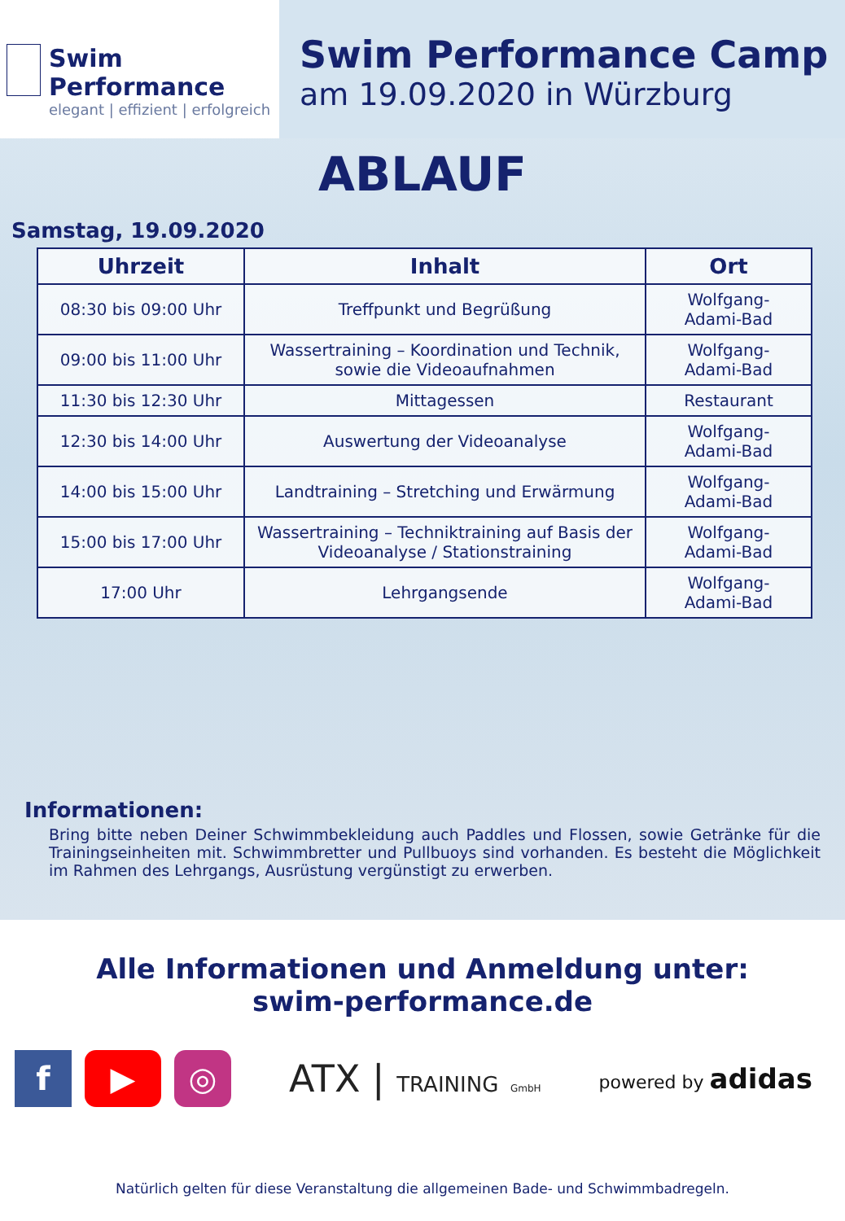Swim Performance
elegant | effizient | erfolgreich
Swim Performance Camp
am 19.09.2020 in Würzburg
ABLAUF
Samstag, 19.09.2020
| Uhrzeit | Inhalt | Ort |
| --- | --- | --- |
| 08:30 bis 09:00 Uhr | Treffpunkt und Begrüßung | Wolfgang- Adami-Bad |
| 09:00 bis 11:00 Uhr | Wassertraining – Koordination und Technik, sowie die Videoaufnahmen | Wolfgang- Adami-Bad |
| 11:30 bis 12:30 Uhr | Mittagessen | Restaurant |
| 12:30 bis 14:00 Uhr | Auswertung der Videoanalyse | Wolfgang- Adami-Bad |
| 14:00 bis 15:00 Uhr | Landtraining – Stretching und Erwärmung | Wolfgang- Adami-Bad |
| 15:00 bis 17:00 Uhr | Wassertraining – Techniktraining auf Basis der Videoanalyse / Stationstraining | Wolfgang- Adami-Bad |
| 17:00 Uhr | Lehrgangsende | Wolfgang- Adami-Bad |
Informationen:
Bring bitte neben Deiner Schwimmbekleidung auch Paddles und Flossen, sowie Getränke für die Trainingseinheiten mit. Schwimmbretter und Pullbuoys sind vorhanden. Es besteht die Möglichkeit im Rahmen des Lehrgangs, Ausrüstung vergünstigt zu erwerben.
Alle Informationen und Anmeldung unter:
swim-performance.de
f ▶ ◎
ATX | TRAINING GmbH
powered by adidas
Natürlich gelten für diese Veranstaltung die allgemeinen Bade- und Schwimmbadregeln.